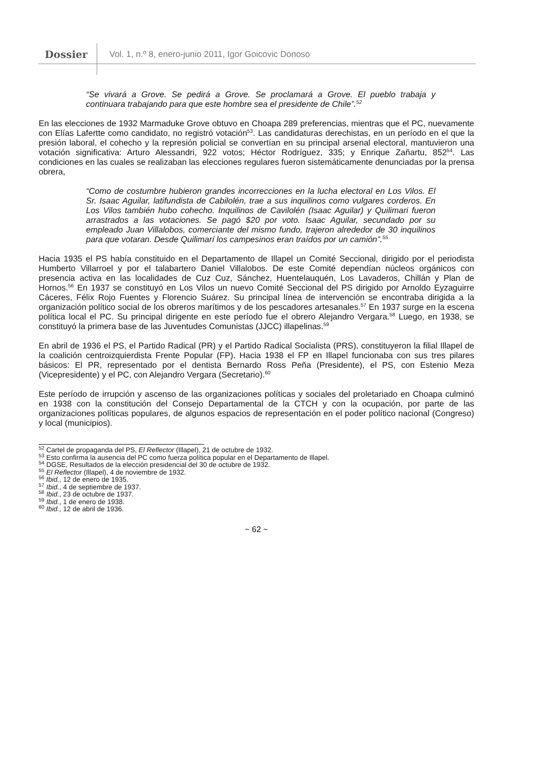Dossier Vol. 1, n.º 8, enero-junio 2011, Igor Goicovic Donoso
“Se vivará a Grove. Se pedirá a Grove. Se proclamará a Grove. El pueblo trabaja y continuara trabajando para que este hombre sea el presidente de Chile”.<sup>52</sup>
En las elecciones de 1932 Marmaduke Grove obtuvo en Choapa 289 preferencias, mientras que el PC, nuevamente con Elías Lafertte como candidato, no registró votación<sup>53</sup>. Las candidaturas derechistas, en un período en el que la presión laboral, el cohecho y la represión policial se convertían en su principal arsenal electoral, mantuvieron una votación significativa: Arturo Alessandri, 922 votos; Héctor Rodríguez, 335; y Enrique Zañartu, 852<sup>54</sup>. Las condiciones en las cuales se realizaban las elecciones regulares fueron sistemáticamente denunciadas por la prensa obrera,
“Como de costumbre hubieron grandes incorrecciones en la lucha electoral en Los Vilos. El Sr. Isaac Aguilar, latifundista de Cabilolén, trae a sus inquilinos como vulgares corderos. En Los Vilos también hubo cohecho. Inquilinos de Cavilolén (Isaac Aguilar) y Quilimari fueron arrastrados a las votaciones. Se pagó $20 por voto. Isaac Aguilar, secundado por su empleado Juan Villalobos, comerciante del mismo fundo, trajeron alrededor de 30 inquilinos para que votaran. Desde Quilimarí los campesinos eran traídos por un camión”.<sup>55</sup>
Hacia 1935 el PS había constituido en el Departamento de Illapel un Comité Seccional, dirigido por el periodista Humberto Villarroel y por el talabartero Daniel Villalobos. De este Comité dependían núcleos orgánicos con presencia activa en las localidades de Cuz Cuz, Sánchez, Huentelauquén, Los Lavaderos, Chillán y Plan de Hornos.<sup>56</sup> En 1937 se constituyó en Los Vilos un nuevo Comité Seccional del PS dirigido por Arnoldo Eyzaguirre Cáceres, Félix Rojo Fuentes y Florencio Suárez. Su principal línea de intervención se encontraba dirigida a la organización político social de los obreros marítimos y de los pescadores artesanales.<sup>57</sup> En 1937 surge en la escena política local el PC. Su principal dirigente en este período fue el obrero Alejandro Vergara.<sup>58</sup> Luego, en 1938, se constituyó la primera base de las Juventudes Comunistas (JJCC) illapelinas.<sup>59</sup>
En abril de 1936 el PS, el Partido Radical (PR) y el Partido Radical Socialista (PRS), constituyeron la filial Illapel de la coalición centroizquierdista Frente Popular (FP). Hacia 1938 el FP en Illapel funcionaba con sus tres pilares básicos: El PR, representado por el dentista Bernardo Ross Peña (Presidente), el PS, con Estenio Meza (Vicepresidente) y el PC, con Alejandro Vergara (Secretario).<sup>60</sup>
Este período de irrupción y ascenso de las organizaciones políticas y sociales del proletariado en Choapa culminó en 1938 con la constitución del Consejo Departamental de la CTCH y con la ocupación, por parte de las organizaciones políticas populares, de algunos espacios de representación en el poder político nacional (Congreso) y local (municipios).
<sup>52</sup> Cartel de propaganda del PS, El Reflector (Illapel), 21 de octubre de 1932.
<sup>53</sup> Esto confirma la ausencia del PC como fuerza política popular en el Departamento de Illapel.
<sup>54</sup> DGSE, Resultados de la elección presidencial del 30 de octubre de 1932.
<sup>55</sup> El Reflector (Illapel), 4 de noviembre de 1932.
<sup>56</sup> Ibid., 12 de enero de 1935.
<sup>57</sup> Ibid., 4 de septiembre de 1937.
<sup>58</sup> Ibid., 23 de octubre de 1937.
<sup>59</sup> Ibid., 1 de enero de 1938.
<sup>60</sup> Ibid., 12 de abril de 1936.
~ 62 ~